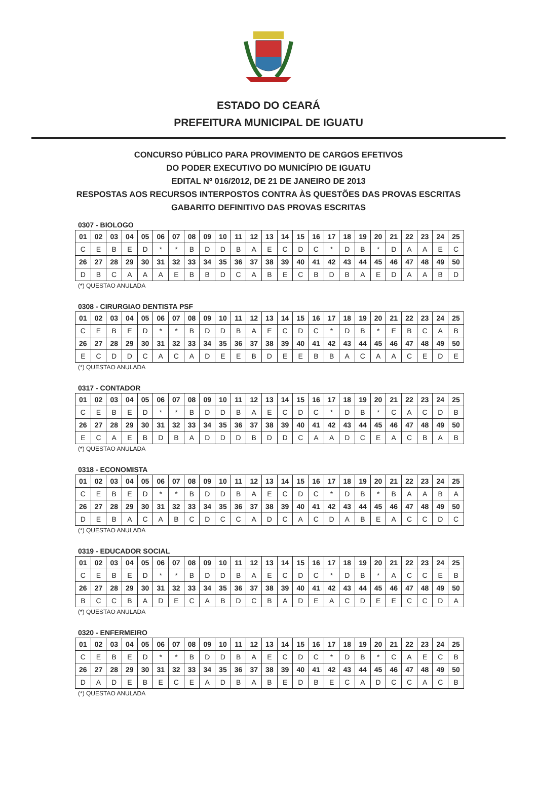ESTADO DO CEARÁ
PREFEITURA MUNICIPAL DE IGUATU
CONCURSO PÚBLICO PARA PROVIMENTO DE CARGOS EFETIVOS
DO PODER EXECUTIVO DO MUNICÍPIO DE IGUATU
EDITAL Nº 016/2012, DE 21 DE JANEIRO DE 2013
RESPOSTAS AOS RECURSOS INTERPOSTOS CONTRA ÀS QUESTÕES DAS PROVAS ESCRITAS
GABARITO DEFINITIVO DAS PROVAS ESCRITAS
0307 - BIOLOGO
| 01 | 02 | 03 | 04 | 05 | 06 | 07 | 08 | 09 | 10 | 11 | 12 | 13 | 14 | 15 | 16 | 17 | 18 | 19 | 20 | 21 | 22 | 23 | 24 | 25 |
| C | E | B | E | D | * | * | B | D | D | B | A | E | C | D | C | * | D | B | * | D | A | A | E | C |
| 26 | 27 | 28 | 29 | 30 | 31 | 32 | 33 | 34 | 35 | 36 | 37 | 38 | 39 | 40 | 41 | 42 | 43 | 44 | 45 | 46 | 47 | 48 | 49 | 50 |
| D | B | C | A | A | A | E | B | B | D | C | A | B | E | C | B | D | B | A | E | D | A | A | B | D |
(*) QUESTAO ANULADA
0308 - CIRURGIAO DENTISTA PSF
| 01 | 02 | 03 | 04 | 05 | 06 | 07 | 08 | 09 | 10 | 11 | 12 | 13 | 14 | 15 | 16 | 17 | 18 | 19 | 20 | 21 | 22 | 23 | 24 | 25 |
| C | E | B | E | D | * | * | B | D | D | B | A | E | C | D | C | * | D | B | * | E | B | C | A | B |
| 26 | 27 | 28 | 29 | 30 | 31 | 32 | 33 | 34 | 35 | 36 | 37 | 38 | 39 | 40 | 41 | 42 | 43 | 44 | 45 | 46 | 47 | 48 | 49 | 50 |
| E | C | D | D | C | A | C | A | D | E | E | B | D | E | E | B | B | A | C | A | A | C | E | D | E |
(*) QUESTAO ANULADA
0317 - CONTADOR
| 01 | 02 | 03 | 04 | 05 | 06 | 07 | 08 | 09 | 10 | 11 | 12 | 13 | 14 | 15 | 16 | 17 | 18 | 19 | 20 | 21 | 22 | 23 | 24 | 25 |
| C | E | B | E | D | * | * | B | D | D | B | A | E | C | D | C | * | D | B | * | C | A | C | D | B |
| 26 | 27 | 28 | 29 | 30 | 31 | 32 | 33 | 34 | 35 | 36 | 37 | 38 | 39 | 40 | 41 | 42 | 43 | 44 | 45 | 46 | 47 | 48 | 49 | 50 |
| E | C | A | E | B | D | B | A | D | D | D | B | D | D | C | A | A | D | C | E | A | C | B | A | B |
(*) QUESTAO ANULADA
0318 - ECONOMISTA
| 01 | 02 | 03 | 04 | 05 | 06 | 07 | 08 | 09 | 10 | 11 | 12 | 13 | 14 | 15 | 16 | 17 | 18 | 19 | 20 | 21 | 22 | 23 | 24 | 25 |
| C | E | B | E | D | * | * | B | D | D | B | A | E | C | D | C | * | D | B | * | B | A | A | B | A |
| 26 | 27 | 28 | 29 | 30 | 31 | 32 | 33 | 34 | 35 | 36 | 37 | 38 | 39 | 40 | 41 | 42 | 43 | 44 | 45 | 46 | 47 | 48 | 49 | 50 |
| D | E | B | A | C | A | B | C | D | C | C | A | D | C | A | C | D | A | B | E | A | C | C | D | C |
(*) QUESTAO ANULADA
0319 - EDUCADOR SOCIAL
| 01 | 02 | 03 | 04 | 05 | 06 | 07 | 08 | 09 | 10 | 11 | 12 | 13 | 14 | 15 | 16 | 17 | 18 | 19 | 20 | 21 | 22 | 23 | 24 | 25 |
| C | E | B | E | D | * | * | B | D | D | B | A | E | C | D | C | * | D | B | * | A | C | C | E | B |
| 26 | 27 | 28 | 29 | 30 | 31 | 32 | 33 | 34 | 35 | 36 | 37 | 38 | 39 | 40 | 41 | 42 | 43 | 44 | 45 | 46 | 47 | 48 | 49 | 50 |
| B | C | C | B | A | D | E | C | A | B | D | C | B | A | D | E | A | C | D | E | E | C | C | D | A |
(*) QUESTAO ANULADA
0320 - ENFERMEIRO
| 01 | 02 | 03 | 04 | 05 | 06 | 07 | 08 | 09 | 10 | 11 | 12 | 13 | 14 | 15 | 16 | 17 | 18 | 19 | 20 | 21 | 22 | 23 | 24 | 25 |
| C | E | B | E | D | * | * | B | D | D | B | A | E | C | D | C | * | D | B | * | C | A | E | C | B |
| 26 | 27 | 28 | 29 | 30 | 31 | 32 | 33 | 34 | 35 | 36 | 37 | 38 | 39 | 40 | 41 | 42 | 43 | 44 | 45 | 46 | 47 | 48 | 49 | 50 |
| D | A | D | E | B | E | C | E | A | D | B | A | B | E | D | B | E | C | A | D | C | C | A | C | B |
(*) QUESTAO ANULADA